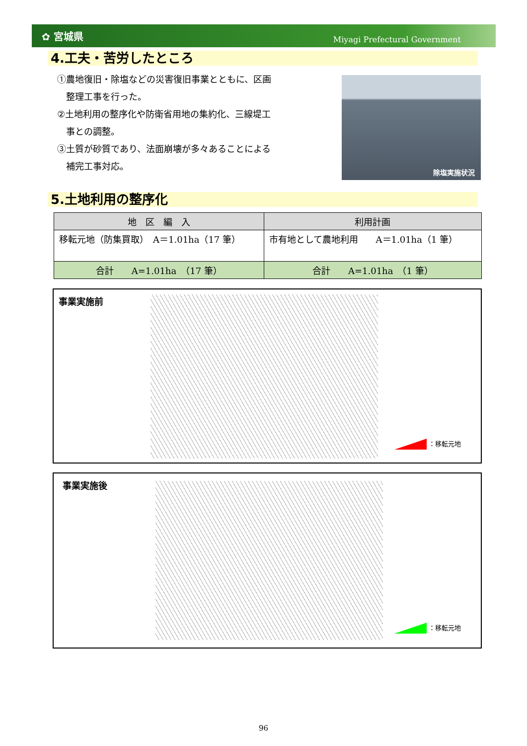✿ 宮城県 Miyagi Prefectural Government
4.工夫・苦労したところ
①農地復旧・除塩などの災害復旧事業とともに、区画
　整理工事を行った。
②土地利用の整序化や防衛省用地の集約化、三線堤工
　事との調整。
③土質が砂質であり、法面崩壊が多々あることによる
　補完工事対応。
除塩実施状況
5.土地利用の整序化
| 地 区 編 入 | 利用計画 |
| --- | --- |
| 移転元地（防集買取） A＝1.01ha（17 筆） | 市有地として農地利用 A＝1.01ha（1 筆） |
| 合計 A=1.01ha （17 筆） | 合計 A=1.01ha （1 筆） |
事業実施前
：移転元地
事業実施後
：移転元地
96